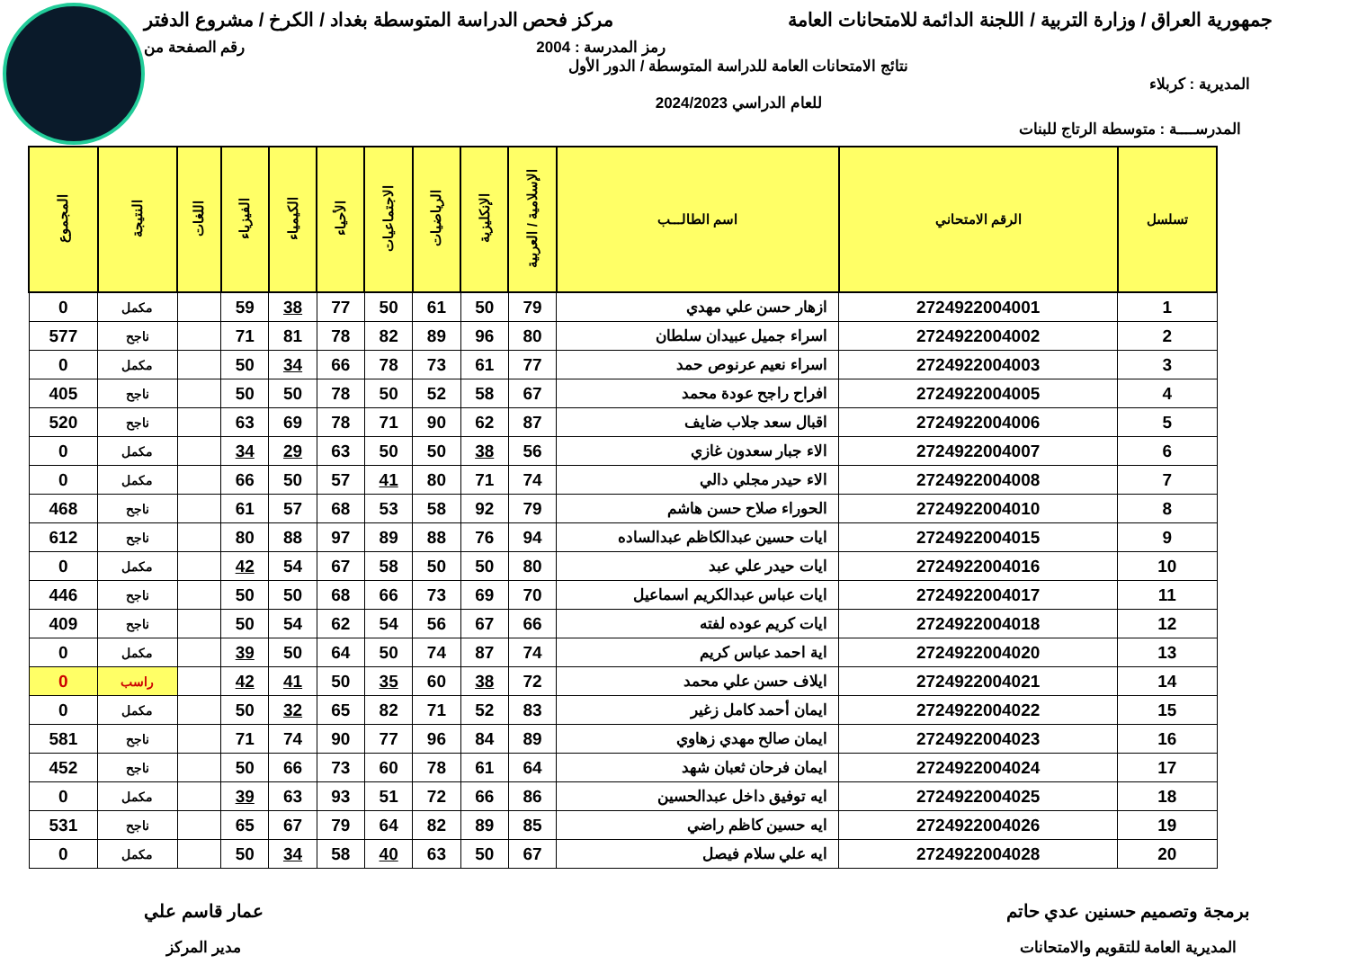جمهورية العراق / وزارة التربية / اللجنة الدائمة للامتحانات العامة
مركز فحص الدراسة المتوسطة بغداد / الكرخ / مشروع الدفتر
رمز المدرسة : 2004 رقم الصفحة من
المديرية : كربلاء
نتائج الامتحانات العامة للدراسة المتوسطة / الدور الأول
للعام الدراسي 2024/2023
المدرســــة : متوسطة الرتاج للبنات
| تسلسل | الرقم الامتحاني | اسم الطالـــب | الإسلامية / العربية | الإنكليزية | الرياضيات | الاجتماعيات | الأحياء | الكيمياء | الفيزياء | اللغات | النتيجة | المجموع |
| --- | --- | --- | --- | --- | --- | --- | --- | --- | --- | --- | --- | --- |
| 1 | 2724922004001 | ازهار حسن علي مهدي | 79 | 50 | 61 | 50 | 77 | 38 | 59 | | مكمل | 0 |
| 2 | 2724922004002 | اسراء جميل عبيدان سلطان | 80 | 96 | 89 | 82 | 78 | 81 | 71 | | ناجح | 577 |
| 3 | 2724922004003 | اسراء نعيم عرنوص حمد | 77 | 61 | 73 | 78 | 66 | 34 | 50 | | مكمل | 0 |
| 4 | 2724922004005 | افراح راجح عودة محمد | 67 | 58 | 52 | 50 | 78 | 50 | 50 | | ناجح | 405 |
| 5 | 2724922004006 | اقبال سعد جلاب ضايف | 87 | 62 | 90 | 71 | 78 | 69 | 63 | | ناجح | 520 |
| 6 | 2724922004007 | الاء جبار سعدون غازي | 56 | 38 | 50 | 50 | 63 | 29 | 34 | | مكمل | 0 |
| 7 | 2724922004008 | الاء حيدر مجلي دالي | 74 | 71 | 80 | 41 | 57 | 50 | 66 | | مكمل | 0 |
| 8 | 2724922004010 | الحوراء صلاح حسن هاشم | 79 | 92 | 58 | 53 | 68 | 57 | 61 | | ناجح | 468 |
| 9 | 2724922004015 | ايات حسين عبدالكاظم عبدالساده | 94 | 76 | 88 | 89 | 97 | 88 | 80 | | ناجح | 612 |
| 10 | 2724922004016 | ايات حيدر علي عبد | 80 | 50 | 50 | 58 | 67 | 54 | 42 | | مكمل | 0 |
| 11 | 2724922004017 | ايات عباس عبدالكريم اسماعيل | 70 | 69 | 73 | 66 | 68 | 50 | 50 | | ناجح | 446 |
| 12 | 2724922004018 | ايات كريم عوده لفته | 66 | 67 | 56 | 54 | 62 | 54 | 50 | | ناجح | 409 |
| 13 | 2724922004020 | اية احمد عباس كريم | 74 | 87 | 74 | 50 | 64 | 50 | 39 | | مكمل | 0 |
| 14 | 2724922004021 | ايلاف حسن علي محمد | 72 | 38 | 60 | 35 | 50 | 41 | 42 | | راسب | 0 |
| 15 | 2724922004022 | ايمان أحمد كامل زغير | 83 | 52 | 71 | 82 | 65 | 32 | 50 | | مكمل | 0 |
| 16 | 2724922004023 | ايمان صالح مهدي زهاوي | 89 | 84 | 96 | 77 | 90 | 74 | 71 | | ناجح | 581 |
| 17 | 2724922004024 | ايمان فرحان ثعبان شهد | 64 | 61 | 78 | 60 | 73 | 66 | 50 | | ناجح | 452 |
| 18 | 2724922004025 | ايه توفيق داخل عبدالحسين | 86 | 66 | 72 | 51 | 93 | 63 | 39 | | مكمل | 0 |
| 19 | 2724922004026 | ايه حسين كاظم راضي | 85 | 89 | 82 | 64 | 79 | 67 | 65 | | ناجح | 531 |
| 20 | 2724922004028 | ايه علي سلام فيصل | 67 | 50 | 63 | 40 | 58 | 34 | 50 | | مكمل | 0 |
برمجة وتصميم حسنين عدي حاتم
المديرية العامة للتقويم والامتحانات
عمار قاسم علي
مدير المركز